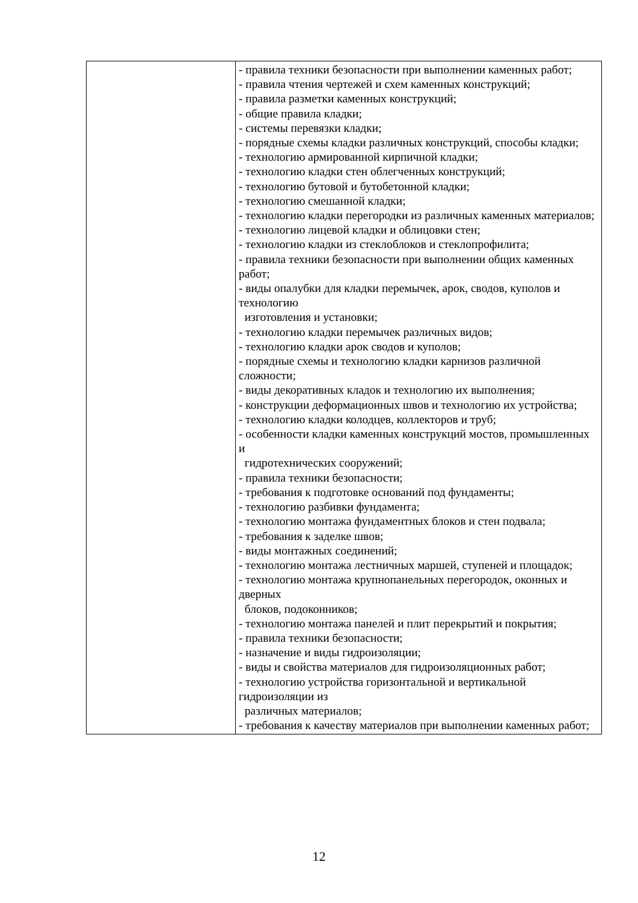| | - правила техники безопасности при выполнении каменных работ; - правила чтения чертежей и схем каменных конструкций; - правила разметки каменных конструкций; - общие правила кладки; - системы перевязки кладки; - порядные схемы кладки различных конструкций, способы кладки; - технологию армированной кирпичной кладки; - технологию кладки стен облегченных конструкций; - технологию бутовой и бутобетонной кладки; - технологию смешанной кладки; - технологию кладки перегородки из различных каменных материалов; - технологию лицевой кладки и облицовки стен; - технологию кладки из стеклоблоков и стеклопрофилита; - правила техники безопасности при выполнении общих каменных работ; - виды опалубки для кладки перемычек, арок, сводов, куполов и технологию изготовления и установки; - технологию кладки перемычек различных видов; - технологию кладки арок сводов и куполов; - порядные схемы и технологию кладки карнизов различной сложности; - виды декоративных кладок и технологию их выполнения; - конструкции деформационных швов и технологию их устройства; - технологию кладки колодцев, коллекторов и труб; - особенности кладки каменных конструкций мостов, промышленных и гидротехнических сооружений; - правила техники безопасности; - требования к подготовке оснований под фундаменты; - технологию разбивки фундамента; - технологию монтажа фундаментных блоков и стен подвала; - требования к заделке швов; - виды монтажных соединений; - технологию монтажа лестничных маршей, ступеней и площадок; - технологию монтажа крупнопанельных перегородок, оконных и дверных блоков, подоконников; - технологию монтажа панелей и плит перекрытий и покрытия; - правила техники безопасности; - назначение и виды гидроизоляции; - виды и свойства материалов для гидроизоляционных работ; - технологию устройства горизонтальной и вертикальной гидроизоляции из различных материалов; - требования к качеству материалов при выполнении каменных работ; |
12